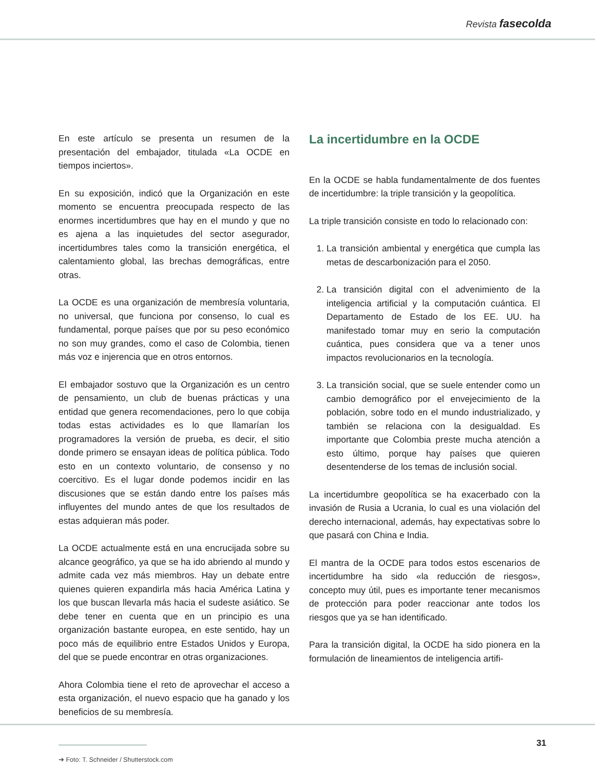Revista fasecolda
En este artículo se presenta un resumen de la presentación del embajador, titulada «La OCDE en tiempos inciertos».
En su exposición, indicó que la Organización en este momento se encuentra preocupada respecto de las enormes incertidumbres que hay en el mundo y que no es ajena a las inquietudes del sector asegurador, incertidumbres tales como la transición energética, el calentamiento global, las brechas demográficas, entre otras.
La OCDE es una organización de membresía voluntaria, no universal, que funciona por consenso, lo cual es fundamental, porque países que por su peso económico no son muy grandes, como el caso de Colombia, tienen más voz e injerencia que en otros entornos.
El embajador sostuvo que la Organización es un centro de pensamiento, un club de buenas prácticas y una entidad que genera recomendaciones, pero lo que cobija todas estas actividades es lo que llamarían los programadores la versión de prueba, es decir, el sitio donde primero se ensayan ideas de política pública. Todo esto en un contexto voluntario, de consenso y no coercitivo. Es el lugar donde podemos incidir en las discusiones que se están dando entre los países más influyentes del mundo antes de que los resultados de estas adquieran más poder.
La OCDE actualmente está en una encrucijada sobre su alcance geográfico, ya que se ha ido abriendo al mundo y admite cada vez más miembros. Hay un debate entre quienes quieren expandirla más hacia América Latina y los que buscan llevarla más hacia el sudeste asiático. Se debe tener en cuenta que en un principio es una organización bastante europea, en este sentido, hay un poco más de equilibrio entre Estados Unidos y Europa, del que se puede encontrar en otras organizaciones.
Ahora Colombia tiene el reto de aprovechar el acceso a esta organización, el nuevo espacio que ha ganado y los beneficios de su membresía.
➔ Foto: T. Schneider / Shutterstock.com
La incertidumbre en la OCDE
En la OCDE se habla fundamentalmente de dos fuentes de incertidumbre: la triple transición y la geopolítica.
La triple transición consiste en todo lo relacionado con:
1. La transición ambiental y energética que cumpla las metas de descarbonización para el 2050.
2. La transición digital con el advenimiento de la inteligencia artificial y la computación cuántica. El Departamento de Estado de los EE. UU. ha manifestado tomar muy en serio la computación cuántica, pues considera que va a tener unos impactos revolucionarios en la tecnología.
3. La transición social, que se suele entender como un cambio demográfico por el envejecimiento de la población, sobre todo en el mundo industrializado, y también se relaciona con la desigualdad. Es importante que Colombia preste mucha atención a esto último, porque hay países que quieren desentenderse de los temas de inclusión social.
La incertidumbre geopolítica se ha exacerbado con la invasión de Rusia a Ucrania, lo cual es una violación del derecho internacional, además, hay expectativas sobre lo que pasará con China e India.
El mantra de la OCDE para todos estos escenarios de incertidumbre ha sido «la reducción de riesgos», concepto muy útil, pues es importante tener mecanismos de protección para poder reaccionar ante todos los riesgos que ya se han identificado.
Para la transición digital, la OCDE ha sido pionera en la formulación de lineamientos de inteligencia artifi-
31